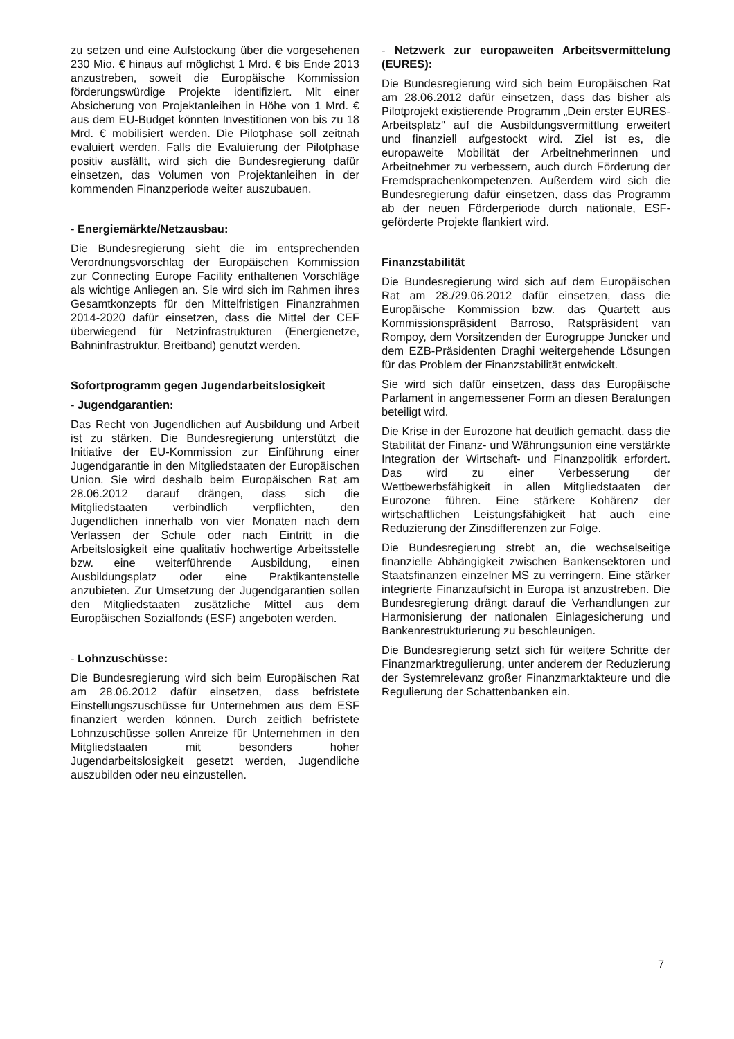zu setzen und eine Aufstockung über die vorgesehenen 230 Mio. € hinaus auf möglichst 1 Mrd. € bis Ende 2013 anzustreben, soweit die Europäische Kommission förderungswürdige Projekte identifiziert. Mit einer Absicherung von Projektanleihen in Höhe von 1 Mrd. € aus dem EU-Budget könnten Investitionen von bis zu 18 Mrd. € mobilisiert werden. Die Pilotphase soll zeitnah evaluiert werden. Falls die Evaluierung der Pilotphase positiv ausfällt, wird sich die Bundesregierung dafür einsetzen, das Volumen von Projektanleihen in der kommenden Finanzperiode weiter auszubauen.
- Energiemärkte/Netzausbau:
Die Bundesregierung sieht die im entsprechenden Verordnungsvorschlag der Europäischen Kommission zur Connecting Europe Facility enthaltenen Vorschläge als wichtige Anliegen an. Sie wird sich im Rahmen ihres Gesamtkonzepts für den Mittelfristigen Finanzrahmen 2014-2020 dafür einsetzen, dass die Mittel der CEF überwiegend für Netzinfrastrukturen (Energienetze, Bahninfrastruktur, Breitband) genutzt werden.
Sofortprogramm gegen Jugendarbeitslosigkeit
- Jugendgarantien:
Das Recht von Jugendlichen auf Ausbildung und Arbeit ist zu stärken. Die Bundesregierung unterstützt die Initiative der EU-Kommission zur Einführung einer Jugendgarantie in den Mitgliedstaaten der Europäischen Union. Sie wird deshalb beim Europäischen Rat am 28.06.2012 darauf drängen, dass sich die Mitgliedstaaten verbindlich verpflichten, den Jugendlichen innerhalb von vier Monaten nach dem Verlassen der Schule oder nach Eintritt in die Arbeitslosigkeit eine qualitativ hochwertige Arbeitsstelle bzw. eine weiterführende Ausbildung, einen Ausbildungsplatz oder eine Praktikantenstelle anzubieten. Zur Umsetzung der Jugendgarantien sollen den Mitgliedstaaten zusätzliche Mittel aus dem Europäischen Sozialfonds (ESF) angeboten werden.
- Lohnzuschüsse:
Die Bundesregierung wird sich beim Europäischen Rat am 28.06.2012 dafür einsetzen, dass befristete Einstellungszuschüsse für Unternehmen aus dem ESF finanziert werden können. Durch zeitlich befristete Lohnzuschüsse sollen Anreize für Unternehmen in den Mitgliedstaaten mit besonders hoher Jugendarbeitslosigkeit gesetzt werden, Jugendliche auszubilden oder neu einzustellen.
- Netzwerk zur europaweiten Arbeitsvermittelung (EURES):
Die Bundesregierung wird sich beim Europäischen Rat am 28.06.2012 dafür einsetzen, dass das bisher als Pilotprojekt existierende Programm „Dein erster EURES-Arbeitsplatz" auf die Ausbildungsvermittlung erweitert und finanziell aufgestockt wird. Ziel ist es, die europaweite Mobilität der Arbeitnehmerinnen und Arbeitnehmer zu verbessern, auch durch Förderung der Fremdsprachenkompetenzen. Außerdem wird sich die Bundesregierung dafür einsetzen, dass das Programm ab der neuen Förderperiode durch nationale, ESF-geförderte Projekte flankiert wird.
Finanzstabilität
Die Bundesregierung wird sich auf dem Europäischen Rat am 28./29.06.2012 dafür einsetzen, dass die Europäische Kommission bzw. das Quartett aus Kommissionspräsident Barroso, Ratspräsident van Rompoy, dem Vorsitzenden der Eurogruppe Juncker und dem EZB-Präsidenten Draghi weitergehende Lösungen für das Problem der Finanzstabilität entwickelt.
Sie wird sich dafür einsetzen, dass das Europäische Parlament in angemessener Form an diesen Beratungen beteiligt wird.
Die Krise in der Eurozone hat deutlich gemacht, dass die Stabilität der Finanz- und Währungsunion eine verstärkte Integration der Wirtschaft- und Finanzpolitik erfordert. Das wird zu einer Verbesserung der Wettbewerbsfähigkeit in allen Mitgliedstaaten der Eurozone führen. Eine stärkere Kohärenz der wirtschaftlichen Leistungsfähigkeit hat auch eine Reduzierung der Zinsdifferenzen zur Folge.
Die Bundesregierung strebt an, die wechselseitige finanzielle Abhängigkeit zwischen Bankensektoren und Staatsfinanzen einzelner MS zu verringern. Eine stärker integrierte Finanzaufsicht in Europa ist anzustreben. Die Bundesregierung drängt darauf die Verhandlungen zur Harmonisierung der nationalen Einlagesicherung und Bankenrestrukturierung zu beschleunigen.
Die Bundesregierung setzt sich für weitere Schritte der Finanzmarktregulierung, unter anderem der Reduzierung der Systemrelevanz großer Finanzmarktakteure und die Regulierung der Schattenbanken ein.
7